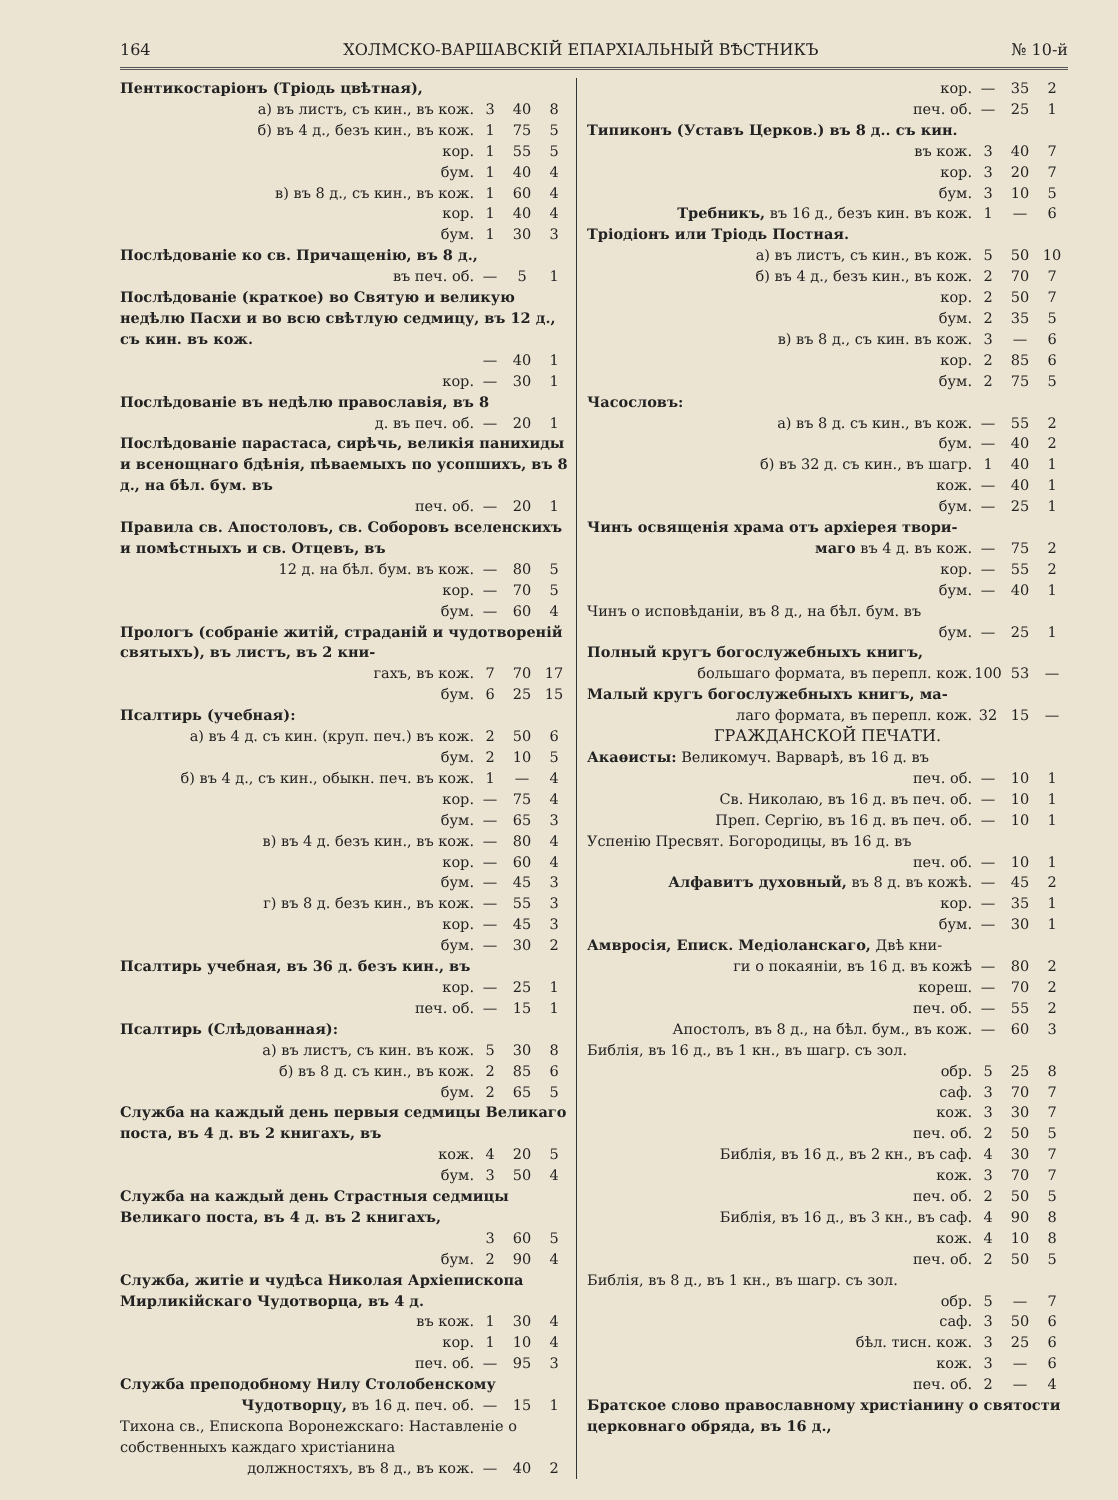164 ХОЛМСКО-ВАРШАВСКІЙ ЕПАРХІАЛЬНЫЙ ВѢСТНИКЪ № 10-й
| Пентикостаріонъ (Тріодь цвѣтная), | | | |
| а) въ листъ, съ кин., въ кож. | 3 | 40 | 8 |
| б) въ 4 д., безъ кин., въ кож. | 1 | 75 | 5 |
| кор. | 1 | 55 | 5 |
| бум. | 1 | 40 | 4 |
| в) въ 8 д., съ кин., въ кож. | 1 | 60 | 4 |
| кор. | 1 | 40 | 4 |
| бум. | 1 | 30 | 3 |
| Послѣдованіе ко св. Причащенію, въ 8 д., | | | |
| въ печ. об. | — | 5 | 1 |
| Послѣдованіе (краткое) во Святую и великую недѣлю Пасхи и во всю свѣтлую седмицу, въ 12 д., съ кин. въ кож. | | | |
| | — | 40 | 1 |
| кор. | — | 30 | 1 |
| Послѣдованіе въ недѣлю православія, въ 8 | | | |
| д. въ печ. об. | — | 20 | 1 |
| Послѣдованіе парастаса, сирѣчь, великія панихиды и всенощнаго бдѣнія, пѣваемыхъ по усопшихъ, въ 8 д., на бѣл. бум. въ | | | |
| печ. об. | — | 20 | 1 |
| Правила св. Апостоловъ, св. Соборовъ вселенскихъ и помѣстныхъ и св. Отцевъ, въ | | | |
| 12 д. на бѣл. бум. въ кож. | — | 80 | 5 |
| кор. | — | 70 | 5 |
| бум. | — | 60 | 4 |
| Прологъ (собраніе житій, страданій и чудотвореній святыхъ), въ листъ, въ 2 кни- | | | |
| гахъ, въ кож. | 7 | 70 | 17 |
| бум. | 6 | 25 | 15 |
| Псалтирь (учебная): | | | |
| а) въ 4 д. съ кин. (круп. печ.) въ кож. | 2 | 50 | 6 |
| бум. | 2 | 10 | 5 |
| б) въ 4 д., съ кин., обыкн. печ. въ кож. | 1 | — | 4 |
| кор. | — | 75 | 4 |
| бум. | — | 65 | 3 |
| в) въ 4 д. безъ кин., въ кож. | — | 80 | 4 |
| кор. | — | 60 | 4 |
| бум. | — | 45 | 3 |
| г) въ 8 д. безъ кин., въ кож. | — | 55 | 3 |
| кор. | — | 45 | 3 |
| бум. | — | 30 | 2 |
| Псалтирь учебная, въ 36 д. безъ кин., въ | | | |
| кор. | — | 25 | 1 |
| печ. об. | — | 15 | 1 |
| Псалтирь (Слѣдованная): | | | |
| а) въ листъ, съ кин. въ кож. | 5 | 30 | 8 |
| б) въ 8 д. съ кин., въ кож. | 2 | 85 | 6 |
| бум. | 2 | 65 | 5 |
| Служба на каждый день первыя седмицы Великаго поста, въ 4 д. въ 2 книгахъ, въ | | | |
| кож. | 4 | 20 | 5 |
| бум. | 3 | 50 | 4 |
| Служба на каждый день Страстныя седмицы Великаго поста, въ 4 д. въ 2 книгахъ, | | | |
| | 3 | 60 | 5 |
| бум. | 2 | 90 | 4 |
| Служба, житіе и чудѣса Николая Архіепископа Мирликійскаго Чудотворца, въ 4 д. | | | |
| въ кож. | 1 | 30 | 4 |
| кор. | 1 | 10 | 4 |
| печ. об. | — | 95 | 3 |
| Служба преподобному Нилу Столобенскому | | | |
| Чудотворцу, въ 16 д. печ. об. | — | 15 | 1 |
| Тихона св., Епископа Воронежскаго: Наставленіе о собственныхъ каждаго христіанина | | | |
| должностяхъ, въ 8 д., въ кож. | — | 40 | 2 |
| кор. | — | 35 | 2 |
| печ. об. | — | 25 | 1 |
| Типиконъ (Уставъ Церков.) въ 8 д.. съ кин. | | | |
| въ кож. | 3 | 40 | 7 |
| кор. | 3 | 20 | 7 |
| бум. | 3 | 10 | 5 |
| Требникъ, въ 16 д., безъ кин. въ кож. | 1 | — | 6 |
| Тріодіонъ или Тріодь Постная. | | | |
| а) въ листъ, съ кин., въ кож. | 5 | 50 | 10 |
| б) въ 4 д., безъ кин., въ кож. | 2 | 70 | 7 |
| кор. | 2 | 50 | 7 |
| бум. | 2 | 35 | 5 |
| в) въ 8 д., съ кин. въ кож. | 3 | — | 6 |
| кор. | 2 | 85 | 6 |
| бум. | 2 | 75 | 5 |
| Часословъ: | | | |
| а) въ 8 д. съ кин., въ кож. | — | 55 | 2 |
| бум. | — | 40 | 2 |
| б) въ 32 д. съ кин., въ шагр. | 1 | 40 | 1 |
| кож. | — | 40 | 1 |
| бум. | — | 25 | 1 |
| Чинъ освященія храма отъ архіерея твори- | | | |
| маго въ 4 д. въ кож. | — | 75 | 2 |
| кор. | — | 55 | 2 |
| бум. | — | 40 | 1 |
| Чинъ о исповѣданіи, въ 8 д., на бѣл. бум. въ | | | |
| бум. | — | 25 | 1 |
| Полный кругъ богослужебныхъ книгъ, | | | |
| большаго формата, въ перепл. кож. | 100 | 53 | — |
| Малый кругъ богослужебныхъ книгъ, ма- | | | |
| лаго формата, въ перепл. кож. | 32 | 15 | — |
| ГРАЖДАНСКОЙ ПЕЧАТИ. | | | |
| Акаѳисты: Великомуч. Варварѣ, въ 16 д. въ | | | |
| печ. об. | — | 10 | 1 |
| Св. Николаю, въ 16 д. въ печ. об. | — | 10 | 1 |
| Преп. Сергію, въ 16 д. въ печ. об. | — | 10 | 1 |
| Успенію Пресвят. Богородицы, въ 16 д. въ | | | |
| печ. об. | — | 10 | 1 |
| Алфавитъ духовный, въ 8 д. въ кожѣ. | — | 45 | 2 |
| кор. | — | 35 | 1 |
| бум. | — | 30 | 1 |
| Амвросія, Еписк. Медіоланскаго, Двѣ кни- | | | |
| ги о покаяніи, въ 16 д. въ кожѣ | — | 80 | 2 |
| кореш. | — | 70 | 2 |
| печ. об. | — | 55 | 2 |
| Апостолъ, въ 8 д., на бѣл. бум., въ кож. | — | 60 | 3 |
| Библія, въ 16 д., въ 1 кн., въ шагр. съ зол. | | | |
| обр. | 5 | 25 | 8 |
| саф. | 3 | 70 | 7 |
| кож. | 3 | 30 | 7 |
| печ. об. | 2 | 50 | 5 |
| Библія, въ 16 д., въ 2 кн., въ саф. | 4 | 30 | 7 |
| кож. | 3 | 70 | 7 |
| печ. об. | 2 | 50 | 5 |
| Библія, въ 16 д., въ 3 кн., въ саф. | 4 | 90 | 8 |
| кож. | 4 | 10 | 8 |
| печ. об. | 2 | 50 | 5 |
| Библія, въ 8 д., въ 1 кн., въ шагр. съ зол. | | | |
| обр. | 5 | — | 7 |
| саф. | 3 | 50 | 6 |
| бѣл. тисн. кож. | 3 | 25 | 6 |
| кож. | 3 | — | 6 |
| печ. об. | 2 | — | 4 |
| Братское слово православному христіанину о святости церковнаго обряда, въ 16 д., | | | |